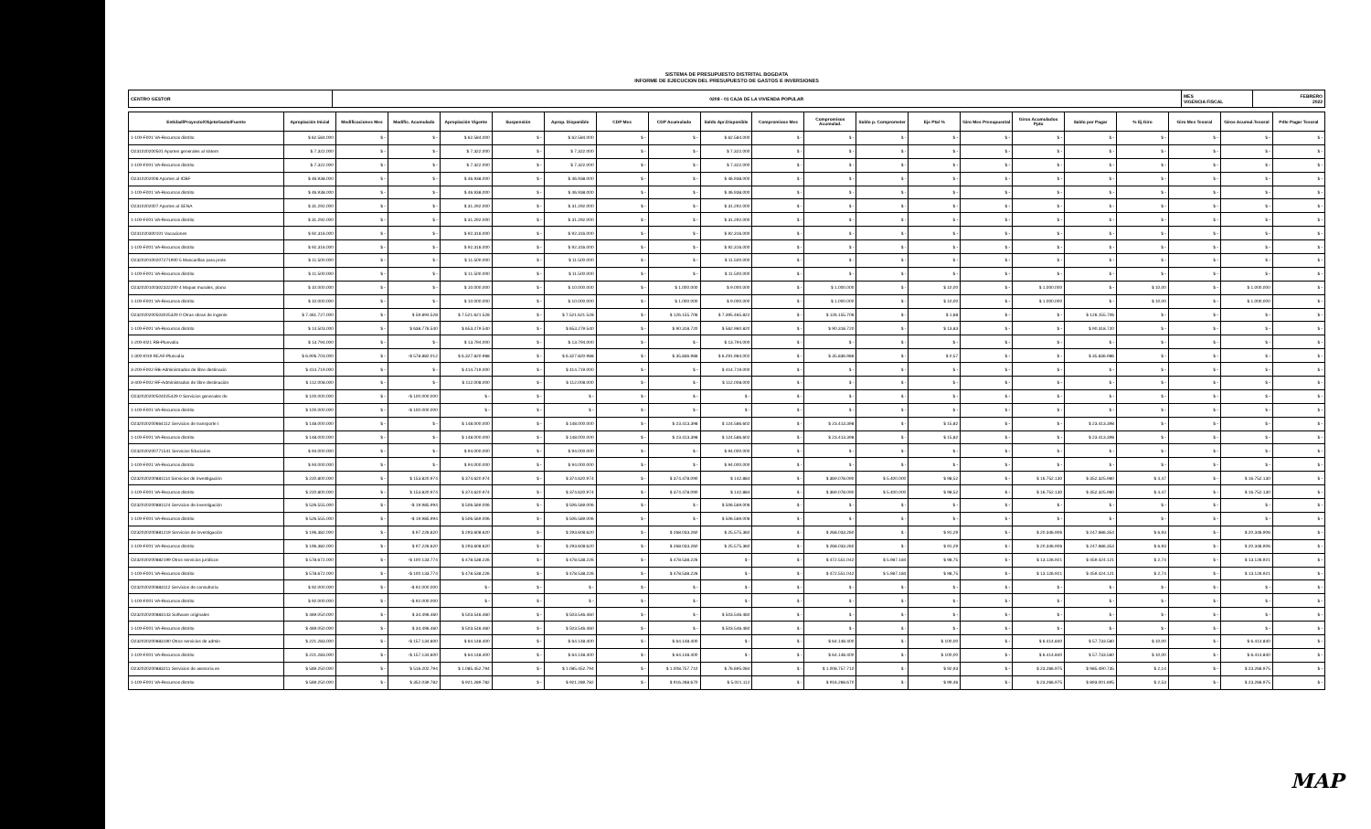SISTEMA DE PRESUPUESTO DISTRITAL BOGDATA
INFORME DE EJECUCION DEL PRESUPUESTO DE GASTOS E INVERSIONES
| CENTRO GESTOR | 0208 - 01 CAJA DE LA VIVIENDA POPULAR | MES VIGENCIA FISCAL | FEBRERO 2022 |
| Entidad/Proyecto/ObjetoGasto/Fuente | Apropiación Inicial | Modificaciones Mes | Modific. Acumulado | Apropiación Vigente | Suspensión | Aprop. Disponible | CDP Mes | CDP Acumulado | Saldo Apr.Disponible | Compromisos Mes | Compromisos Acumulad. | Saldo p. Comprometer | Eje Ptal % | Giro Mes Presupuestal | Giros Acumulados Ppto | Saldo por Pagar | % Ej.Giro | Giro Mes Tesoral | Giros Acumul.Tesoral | Pdte Pagar Tesoral |
| --- | --- | --- | --- | --- | --- | --- | --- | --- | --- | --- | --- | --- | --- | --- | --- | --- | --- | --- | --- | --- |
| 1-100-F001 VA-Recursos distrito | $ 62.584.000 | $ - | $ - | $ 62.584.000 | $ - | $ 62.584.000 | $ - | $ - | $ 62.584.000 | $ - | $ - | $ - | $ - | $ - | $ - | $ - | $ - | $ - | $ - | $ - |
| O231020200501 Aportes generales al sistem | $ 7.322.000 | $ - | $ - | $ 7.322.000 | $ - | $ 7.322.000 | $ - | $ - | $ 7.322.000 | $ - | $ - | $ - | $ - | $ - | $ - | $ - | $ - | $ - | $ - | $ - |
| 1-100-F001 VA-Recursos distrito | $ 7.322.000 | $ - | $ - | $ 7.322.000 | $ - | $ 7.322.000 | $ - | $ - | $ 7.322.000 | $ - | $ - | $ - | $ - | $ - | $ - | $ - | $ - | $ - | $ - | $ - |
| O2310202006 Aportes al ICBF | $ 46.938.000 | $ - | $ - | $ 46.938.000 | $ - | $ 46.938.000 | $ - | $ - | $ 46.938.000 | $ - | $ - | $ - | $ - | $ - | $ - | $ - | $ - | $ - | $ - | $ - |
| 1-100-F001 VA-Recursos distrito | $ 46.938.000 | $ - | $ - | $ 46.938.000 | $ - | $ 46.938.000 | $ - | $ - | $ 46.938.000 | $ - | $ - | $ - | $ - | $ - | $ - | $ - | $ - | $ - | $ - | $ - |
| O2310202007 Aportes al SENA | $ 31.292.000 | $ - | $ - | $ 31.292.000 | $ - | $ 31.292.000 | $ - | $ - | $ 31.292.000 | $ - | $ - | $ - | $ - | $ - | $ - | $ - | $ - | $ - | $ - | $ - |
| 1-100-F001 VA-Recursos distrito | $ 31.292.000 | $ - | $ - | $ 31.292.000 | $ - | $ 31.292.000 | $ - | $ - | $ 31.292.000 | $ - | $ - | $ - | $ - | $ - | $ - | $ - | $ - | $ - | $ - | $ - |
| O231020300101 Vacaciones | $ 92.316.000 | $ - | $ - | $ 92.316.000 | $ - | $ 92.316.000 | $ - | $ - | $ 92.316.000 | $ - | $ - | $ - | $ - | $ - | $ - | $ - | $ - | $ - | $ - | $ - |
| 1-100-F001 VA-Recursos distrito | $ 92.316.000 | $ - | $ - | $ 92.316.000 | $ - | $ 92.316.000 | $ - | $ - | $ 92.316.000 | $ - | $ - | $ - | $ - | $ - | $ - | $ - | $ - | $ - | $ - | $ - |
| O232020100207271900 5 Mascarillas para prote | $ 11.500.000 | $ - | $ - | $ 11.500.000 | $ - | $ 11.500.000 | $ - | $ - | $ 11.500.000 | $ - | $ - | $ - | $ - | $ - | $ - | $ - | $ - | $ - | $ - | $ - |
| 1-100-F001 VA-Recursos distrito | $ 11.500.000 | $ - | $ - | $ 11.500.000 | $ - | $ 11.500.000 | $ - | $ - | $ 11.500.000 | $ - | $ - | $ - | $ - | $ - | $ - | $ - | $ - | $ - | $ - | $ - |
| O232020100302322200 4 Mapas murales, plano | $ 10.000.000 | $ - | $ - | $ 10.000.000 | $ - | $ 10.000.000 | $ - | $ 1.000.000 | $ 9.000.000 | $ - | $ 1.000.000 | $ - | $ 10,00 | $ - | $ 1.000.000 | $ - | $ 10,00 | $ - | $ 1.000.000 | $ - |
| 1-100-F001 VA-Recursos distrito | $ 10.000.000 | $ - | $ - | $ 10.000.000 | $ - | $ 10.000.000 | $ - | $ 1.000.000 | $ 9.000.000 | $ - | $ 1.000.000 | $ - | $ 10,00 | $ - | $ 1.000.000 | $ - | $ 10,00 | $ - | $ 1.000.000 | $ - |
| O232020200503025329 0 Otras obras de ingenie | $ 7.461.727.000 | $ - | $ 59.894.528 | $ 7.521.621.528 | $ - | $ 7.521.621.528 | $ - | $ 126.155.706 | $ 7.395.465.822 | $ - | $ 126.155.706 | $ - | $ 1,68 | $ - | $ - | $ 126.155.706 | $ - | $ - | $ - | $ - |
| 1-100-F001 VA-Recursos distrito | $ 14.503.000 | $ - | $ 638.776.540 | $ 653.279.540 | $ - | $ 653.279.540 | $ - | $ 90.318.720 | $ 562.960.820 | $ - | $ 90.318.720 | $ - | $ 13,83 | $ - | $ - | $ 90.318.720 | $ - | $ - | $ - | $ - |
| 1-200-I021 RB-Plusvalía | $ 13.794.000 | $ - | $ - | $ 13.794.000 | $ - | $ 13.794.000 | $ - | $ - | $ 13.794.000 | $ - | $ - | $ - | $ - | $ - | $ - | $ - | $ - | $ - | $ - | $ - |
| 1-300-I019 REAF-Plusvalía | $ 6.906.703.000 | $ - | -$ 578.882.012 | $ 6.327.820.988 | $ - | $ 6.327.820.988 | $ - | $ 35.836.986 | $ 6.291.984.002 | $ - | $ 35.836.986 | $ - | $ 0,57 | $ - | $ - | $ 35.836.986 | $ - | $ - | $ - | $ - |
| 3-200-F002 RB-Administrados de libre destinació | $ 414.719.000 | $ - | $ - | $ 414.719.000 | $ - | $ 414.719.000 | $ - | $ - | $ 414.719.000 | $ - | $ - | $ - | $ - | $ - | $ - | $ - | $ - | $ - | $ - | $ - |
| 3-400-F002 RF-Administrados de libre destinación | $ 112.008.000 | $ - | $ - | $ 112.008.000 | $ - | $ 112.008.000 | $ - | $ - | $ 112.008.000 | $ - | $ - | $ - | $ - | $ - | $ - | $ - | $ - | $ - | $ - | $ - |
| O232020200504025429 0 Servicios generales de | $ 100.000.000 | $ - | -$ 100.000.000 | $ - | $ - | $ - | $ - | $ - | $ - | $ - | $ - | $ - | $ - | $ - | $ - | $ - | $ - | $ - | $ - | $ - |
| 1-100-F001 VA-Recursos distrito | $ 100.000.000 | $ - | -$ 100.000.000 | $ - | $ - | $ - | $ - | $ - | $ - | $ - | $ - | $ - | $ - | $ - | $ - | $ - | $ - | $ - | $ - | $ - |
| O232020200664112 Servicios de transporte t | $ 148.000.000 | $ - | $ - | $ 148.000.000 | $ - | $ 148.000.000 | $ - | $ 23.413.398 | $ 124.586.602 | $ - | $ 23.413.398 | $ - | $ 15,82 | $ - | $ - | $ 23.413.398 | $ - | $ - | $ - | $ - |
| 1-100-F001 VA-Recursos distrito | $ 148.000.000 | $ - | $ - | $ 148.000.000 | $ - | $ 148.000.000 | $ - | $ 23.413.398 | $ 124.586.602 | $ - | $ 23.413.398 | $ - | $ 15,82 | $ - | $ - | $ 23.413.398 | $ - | $ - | $ - | $ - |
| O232020200771541 Servicios fiduciarios | $ 94.000.000 | $ - | $ - | $ 94.000.000 | $ - | $ 94.000.000 | $ - | $ - | $ 94.000.000 | $ - | $ - | $ - | $ - | $ - | $ - | $ - | $ - | $ - | $ - | $ - |
| 1-100-F001 VA-Recursos distrito | $ 94.000.000 | $ - | $ - | $ 94.000.000 | $ - | $ 94.000.000 | $ - | $ - | $ 94.000.000 | $ - | $ - | $ - | $ - | $ - | $ - | $ - | $ - | $ - | $ - | $ - |
| O232020200881114 Servicios de investigación | $ 220.800.000 | $ - | $ 153.820.974 | $ 374.620.974 | $ - | $ 374.620.974 | $ - | $ 374.478.090 | $ 142.884 | $ - | $ 369.078.090 | $ 5.400.000 | $ 98,52 | $ - | $ 16.752.130 | $ 352.325.960 | $ 4,47 | $ - | $ 16.752.130 | $ - |
| 1-100-F001 VA-Recursos distrito | $ 220.800.000 | $ - | $ 153.820.974 | $ 374.620.974 | $ - | $ 374.620.974 | $ - | $ 374.478.090 | $ 142.884 | $ - | $ 369.078.090 | $ 5.400.000 | $ 98,52 | $ - | $ 16.752.130 | $ 352.325.960 | $ 4,47 | $ - | $ 16.752.130 | $ - |
| O232020200881124 Servicios de investigación | $ 526.555.000 | $ - | -$ 19.985.994 | $ 506.569.006 | $ - | $ 506.569.006 | $ - | $ - | $ 506.569.006 | $ - | $ - | $ - | $ - | $ - | $ - | $ - | $ - | $ - | $ - | $ - |
| 1-100-F001 VA-Recursos distrito | $ 526.555.000 | $ - | -$ 19.985.994 | $ 506.569.006 | $ - | $ 506.569.006 | $ - | $ - | $ 506.569.006 | $ - | $ - | $ - | $ - | $ - | $ - | $ - | $ - | $ - | $ - | $ - |
| O232020200881219 Servicios de investigación | $ 196.382.000 | $ - | $ 97.226.620 | $ 293.608.620 | $ - | $ 293.608.620 | $ - | $ 268.033.260 | $ 25.575.360 | $ - | $ 268.033.260 | $ - | $ 91,29 | $ - | $ 20.346.906 | $ 247.686.354 | $ 6,93 | $ - | $ 20.346.906 | $ - |
| 1-100-F001 VA-Recursos distrito | $ 196.382.000 | $ - | $ 97.226.620 | $ 293.608.620 | $ - | $ 293.608.620 | $ - | $ 268.033.260 | $ 25.575.360 | $ - | $ 268.033.260 | $ - | $ 91,29 | $ - | $ 20.346.906 | $ 247.686.354 | $ 6,93 | $ - | $ 20.346.906 | $ - |
| O232020200882199 Otros servicios jurídicos | $ 578.672.000 | $ - | -$ 100.133.774 | $ 478.538.226 | $ - | $ 478.538.226 | $ - | $ 478.538.226 | $ - | $ - | $ 472.551.042 | $ 5.987.184 | $ 98,75 | $ - | $ 13.126.921 | $ 459.424.121 | $ 2,74 | $ - | $ 13.126.921 | $ - |
| 1-100-F001 VA-Recursos distrito | $ 578.672.000 | $ - | -$ 100.133.774 | $ 478.538.226 | $ - | $ 478.538.226 | $ - | $ 478.538.226 | $ - | $ - | $ 472.551.042 | $ 5.987.184 | $ 98,75 | $ - | $ 13.126.921 | $ 459.424.121 | $ 2,74 | $ - | $ 13.126.921 | $ - |
| O232020200883112 Servicios de consultoría | $ 92.000.000 | $ - | -$ 92.000.000 | $ - | $ - | $ - | $ - | $ - | $ - | $ - | $ - | $ - | $ - | $ - | $ - | $ - | $ - | $ - | $ - | $ - |
| 1-100-F001 VA-Recursos distrito | $ 92.000.000 | $ - | -$ 92.000.000 | $ - | $ - | $ - | $ - | $ - | $ - | $ - | $ - | $ - | $ - | $ - | $ - | $ - | $ - | $ - | $ - | $ - |
| O232020200883143 Software originales | $ 469.050.000 | $ - | $ 34.496.460 | $ 503.546.460 | $ - | $ 503.546.460 | $ - | $ - | $ 503.546.460 | $ - | $ - | $ - | $ - | $ - | $ - | $ - | $ - | $ - | $ - | $ - |
| 1-100-F001 VA-Recursos distrito | $ 469.050.000 | $ - | $ 34.496.460 | $ 503.546.460 | $ - | $ 503.546.460 | $ - | $ - | $ 503.546.460 | $ - | $ - | $ - | $ - | $ - | $ - | $ - | $ - | $ - | $ - | $ - |
| O232020200883190 Otros servicios de admin | $ 221.283.000 | $ - | -$ 157.134.600 | $ 64.148.400 | $ - | $ 64.148.400 | $ - | $ 64.148.400 | $ - | $ - | $ 64.148.400 | $ - | $ 100,00 | $ - | $ 6.414.840 | $ 57.733.560 | $ 10,00 | $ - | $ 6.414.840 | $ - |
| 1-100-F001 VA-Recursos distrito | $ 221.283.000 | $ - | -$ 157.134.600 | $ 64.148.400 | $ - | $ 64.148.400 | $ - | $ 64.148.400 | $ - | $ - | $ 64.148.400 | $ - | $ 100,00 | $ - | $ 6.414.840 | $ 57.733.560 | $ 10,00 | $ - | $ 6.414.840 | $ - |
| O232020200883211 Servicios de asesoría en | $ 569.250.000 | $ - | $ 516.202.794 | $ 1.085.452.794 | $ - | $ 1.085.452.794 | $ - | $ 1.008.757.710 | $ 76.695.084 | $ - | $ 1.008.757.710 | $ - | $ 92,93 | $ - | $ 23.266.975 | $ 985.490.735 | $ 2,14 | $ - | $ 23.266.975 | $ - |
| 1-100-F001 VA-Recursos distrito | $ 569.250.000 | $ - | $ 352.039.782 | $ 921.289.782 | $ - | $ 921.289.782 | $ - | $ 916.268.670 | $ 5.021.112 | $ - | $ 916.268.670 | $ - | $ 99,46 | $ - | $ 23.266.975 | $ 893.001.695 | $ 2,53 | $ - | $ 23.266.975 | $ - |
MAP